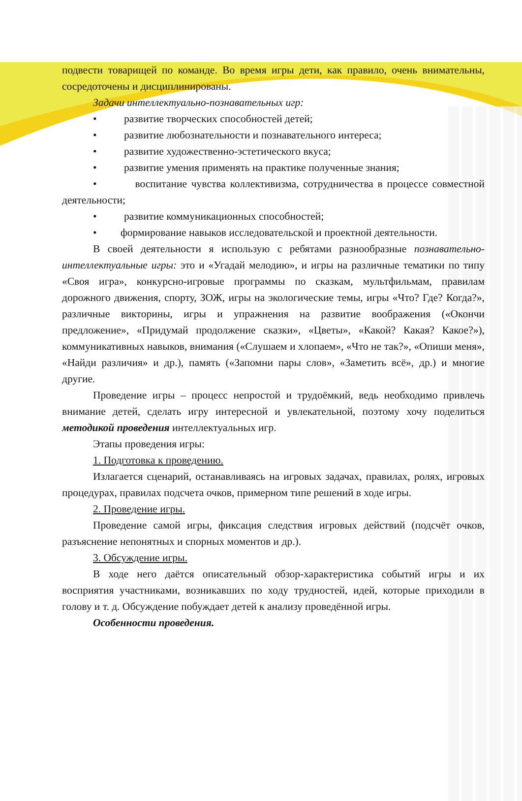подвести товарищей по команде. Во время игры дети, как правило, очень внимательны, сосредоточены и дисциплинированы.
Задачи интеллектуально-познавательных игр:
• развитие творческих способностей детей;
• развитие любознательности и познавательного интереса;
• развитие художественно-эстетического вкуса;
• развитие умения применять на практике полученные знания;
• воспитание чувства коллективизма, сотрудничества в процессе совместной деятельности;
• развитие коммуникационных способностей;
• формирование навыков исследовательской и проектной деятельности.
В своей деятельности я использую с ребятами разнообразные познавательно-интеллектуальные игры: это и «Угадай мелодию», и игры на различные тематики по типу «Своя игра», конкурсно-игровые программы по сказкам, мультфильмам, правилам дорожного движения, спорту, ЗОЖ, игры на экологические темы, игры «Что? Где? Когда?», различные викторины, игры и упражнения на развитие воображения («Окончи предложение», «Придумай продолжение сказки», «Цветы», «Какой? Какая? Какое?»), коммуникативных навыков, внимания («Слушаем и хлопаем», «Что не так?», «Опиши меня», «Найди различия» и др.), память («Запомни пары слов», «Заметить всё», др.) и многие другие.
Проведение игры – процесс непростой и трудоёмкий, ведь необходимо привлечь внимание детей, сделать игру интересной и увлекательной, поэтому хочу поделиться методикой проведения интеллектуальных игр.
Этапы проведения игры:
1. Подготовка к проведению.
Излагается сценарий, останавливаясь на игровых задачах, правилах, ролях, игровых процедурах, правилах подсчета очков, примерном типе решений в ходе игры.
2. Проведение игры.
Проведение самой игры, фиксация следствия игровых действий (подсчёт очков, разъяснение непонятных и спорных моментов и др.).
3. Обсуждение игры.
В ходе него даётся описательный обзор-характеристика событий игры и их восприятия участниками, возникавших по ходу трудностей, идей, которые приходили в голову и т. д. Обсуждение побуждает детей к анализу проведённой игры.
Особенности проведения.